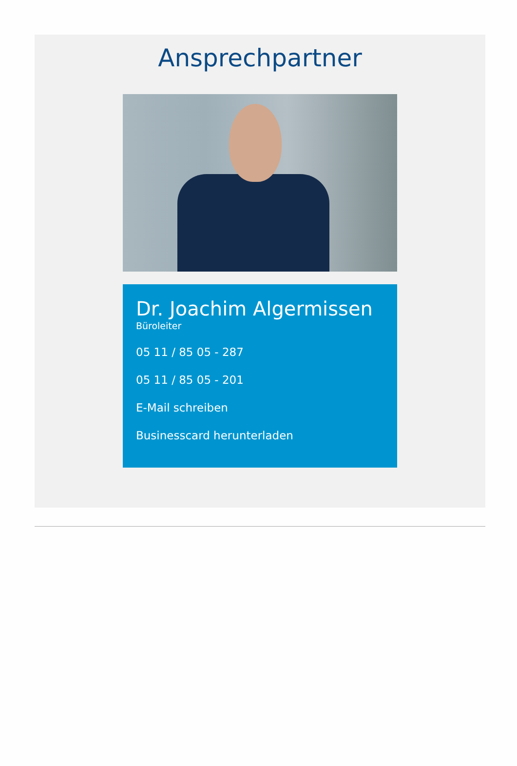Ansprechpartner
Dr. Joachim Algermissen
Büroleiter
05 11 / 85 05 - 287
05 11 / 85 05 - 201
E-Mail schreiben
Businesscard herunterladen